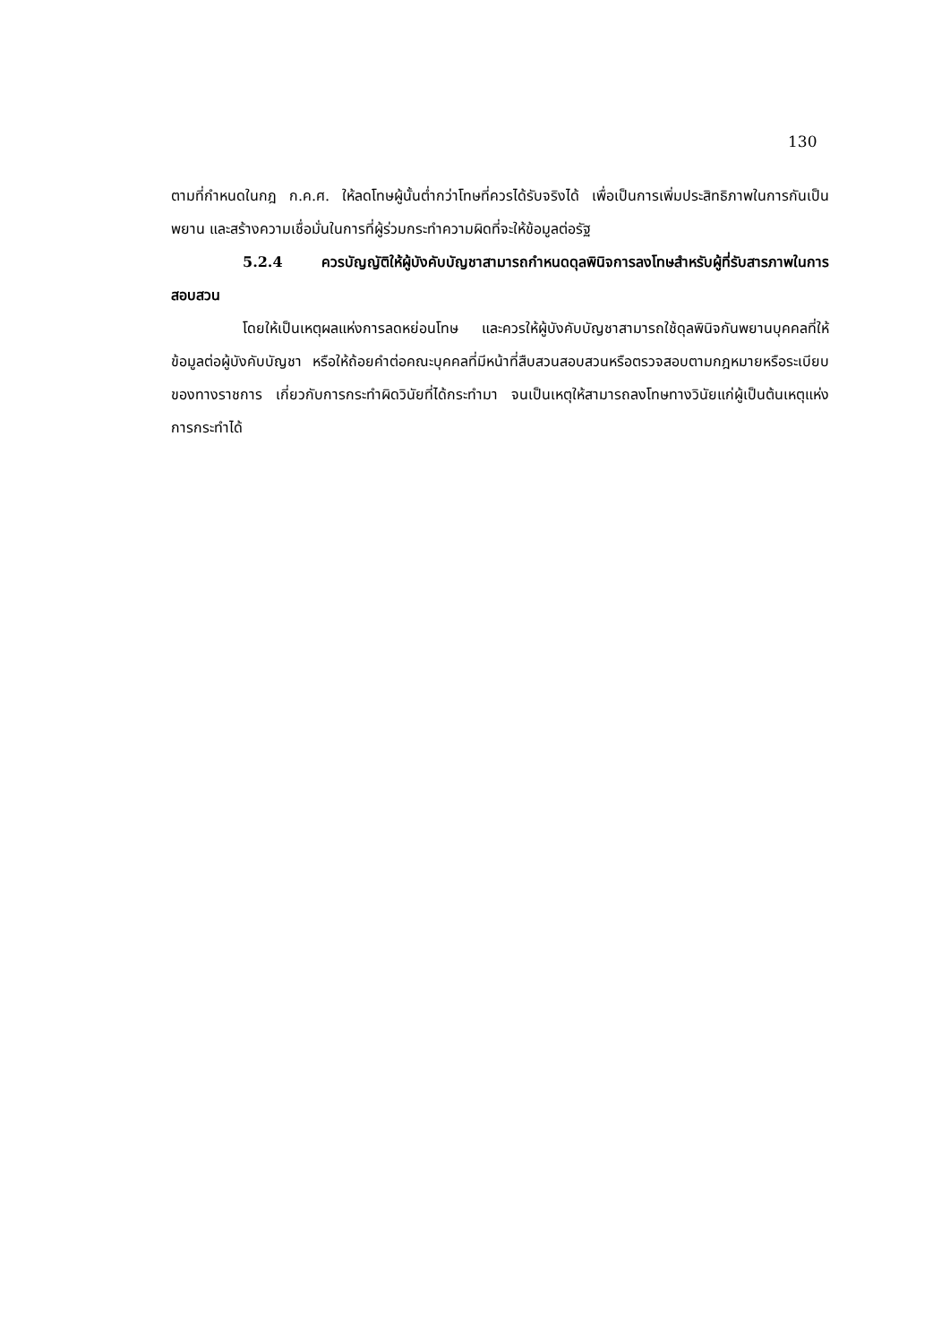130
ตามที่กำหนดในกฎ ก.ค.ศ. ให้ลดโทษผู้นั้นต่ำกว่าโทษที่ควรได้รับจริงได้ เพื่อเป็นการเพิ่มประสิทธิภาพในการกันเป็นพยาน และสร้างความเชื่อมั่นในการที่ผู้ร่วมกระทำความผิดที่จะให้ข้อมูลต่อรัฐ
5.2.4 ควรบัญญัติให้ผู้บังคับบัญชาสามารถกำหนดดุลพินิจการลงโทษสำหรับผู้ที่รับสารภาพในการสอบสวน
โดยให้เป็นเหตุผลแห่งการลดหย่อนโทษ และควรให้ผู้บังคับบัญชาสามารถใช้ดุลพินิจกันพยานบุคคลที่ให้ข้อมูลต่อผู้บังคับบัญชา หรือให้ถ้อยคำต่อคณะบุคคลที่มีหน้าที่สืบสวนสอบสวนหรือตรวจสอบตามกฎหมายหรือระเบียบของทางราชการ เกี่ยวกับการกระทำผิดวินัยที่ได้กระทำมา จนเป็นเหตุให้สามารถลงโทษทางวินัยแก่ผู้เป็นต้นเหตุแห่งการกระทำได้